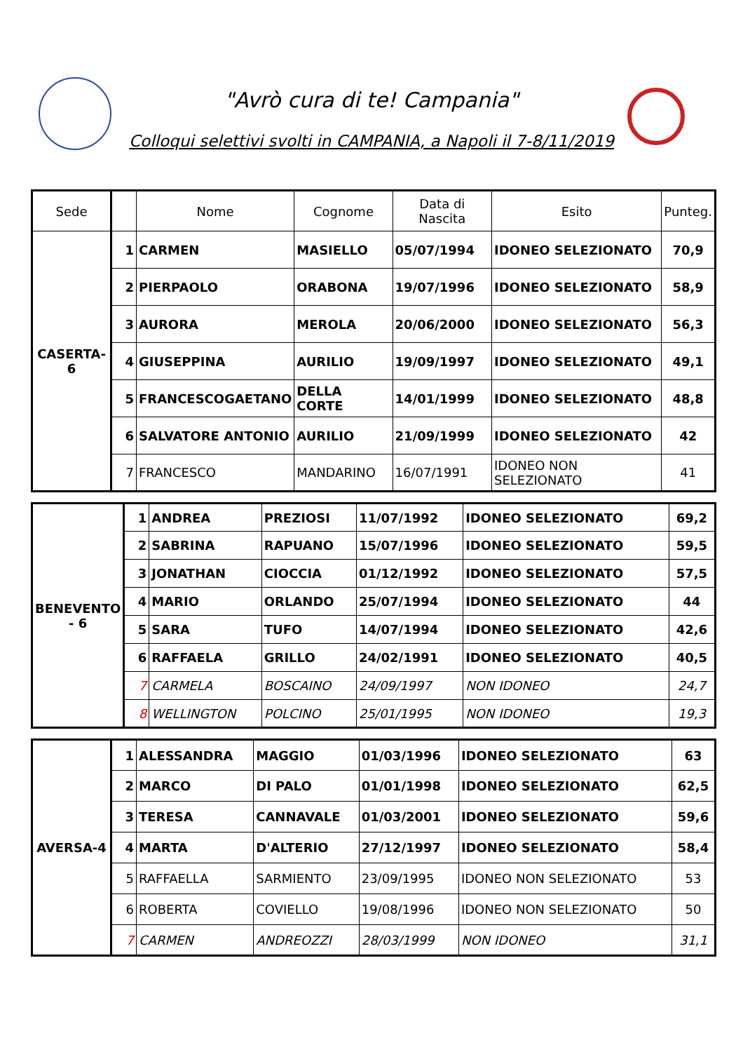"Avrò cura di te! Campania"
Colloqui selettivi svolti in CAMPANIA, a Napoli il 7-8/11/2019
| Sede | | Nome | Cognome | Data di Nascita | Esito | Punteg. |
| --- | --- | --- | --- | --- | --- | --- |
| CASERTA-6 | 1 | CARMEN | MASIELLO | 05/07/1994 | IDONEO SELEZIONATO | 70,9 |
| | 2 | PIERPAOLO | ORABONA | 19/07/1996 | IDONEO SELEZIONATO | 58,9 |
| | 3 | AURORA | MEROLA | 20/06/2000 | IDONEO SELEZIONATO | 56,3 |
| | 4 | GIUSEPPINA | AURILIO | 19/09/1997 | IDONEO SELEZIONATO | 49,1 |
| | 5 | FRANCESCOGAETANO | DELLA CORTE | 14/01/1999 | IDONEO SELEZIONATO | 48,8 |
| | 6 | SALVATORE ANTONIO | AURILIO | 21/09/1999 | IDONEO SELEZIONATO | 42 |
| | 7 | FRANCESCO | MANDARINO | 16/07/1991 | IDONEO NON SELEZIONATO | 41 |
| BENEVENTO - 6 | 1 | ANDREA | PREZIOSI | 11/07/1992 | IDONEO SELEZIONATO | 69,2 |
| | 2 | SABRINA | RAPUANO | 15/07/1996 | IDONEO SELEZIONATO | 59,5 |
| | 3 | JONATHAN | CIOCCIA | 01/12/1992 | IDONEO SELEZIONATO | 57,5 |
| | 4 | MARIO | ORLANDO | 25/07/1994 | IDONEO SELEZIONATO | 44 |
| | 5 | SARA | TUFO | 14/07/1994 | IDONEO SELEZIONATO | 42,6 |
| | 6 | RAFFAELA | GRILLO | 24/02/1991 | IDONEO SELEZIONATO | 40,5 |
| | 7 | CARMELA | BOSCAINO | 24/09/1997 | NON IDONEO | 24,7 |
| | 8 | WELLINGTON | POLCINO | 25/01/1995 | NON IDONEO | 19,3 |
| AVERSA-4 | 1 | ALESSANDRA | MAGGIO | 01/03/1996 | IDONEO SELEZIONATO | 63 |
| | 2 | MARCO | DI PALO | 01/01/1998 | IDONEO SELEZIONATO | 62,5 |
| | 3 | TERESA | CANNAVALE | 01/03/2001 | IDONEO SELEZIONATO | 59,6 |
| | 4 | MARTA | D'ALTERIO | 27/12/1997 | IDONEO SELEZIONATO | 58,4 |
| | 5 | RAFFAELLA | SARMIENTO | 23/09/1995 | IDONEO NON SELEZIONATO | 53 |
| | 6 | ROBERTA | COVIELLO | 19/08/1996 | IDONEO NON SELEZIONATO | 50 |
| | 7 | CARMEN | ANDREOZZI | 28/03/1999 | NON IDONEO | 31,1 |